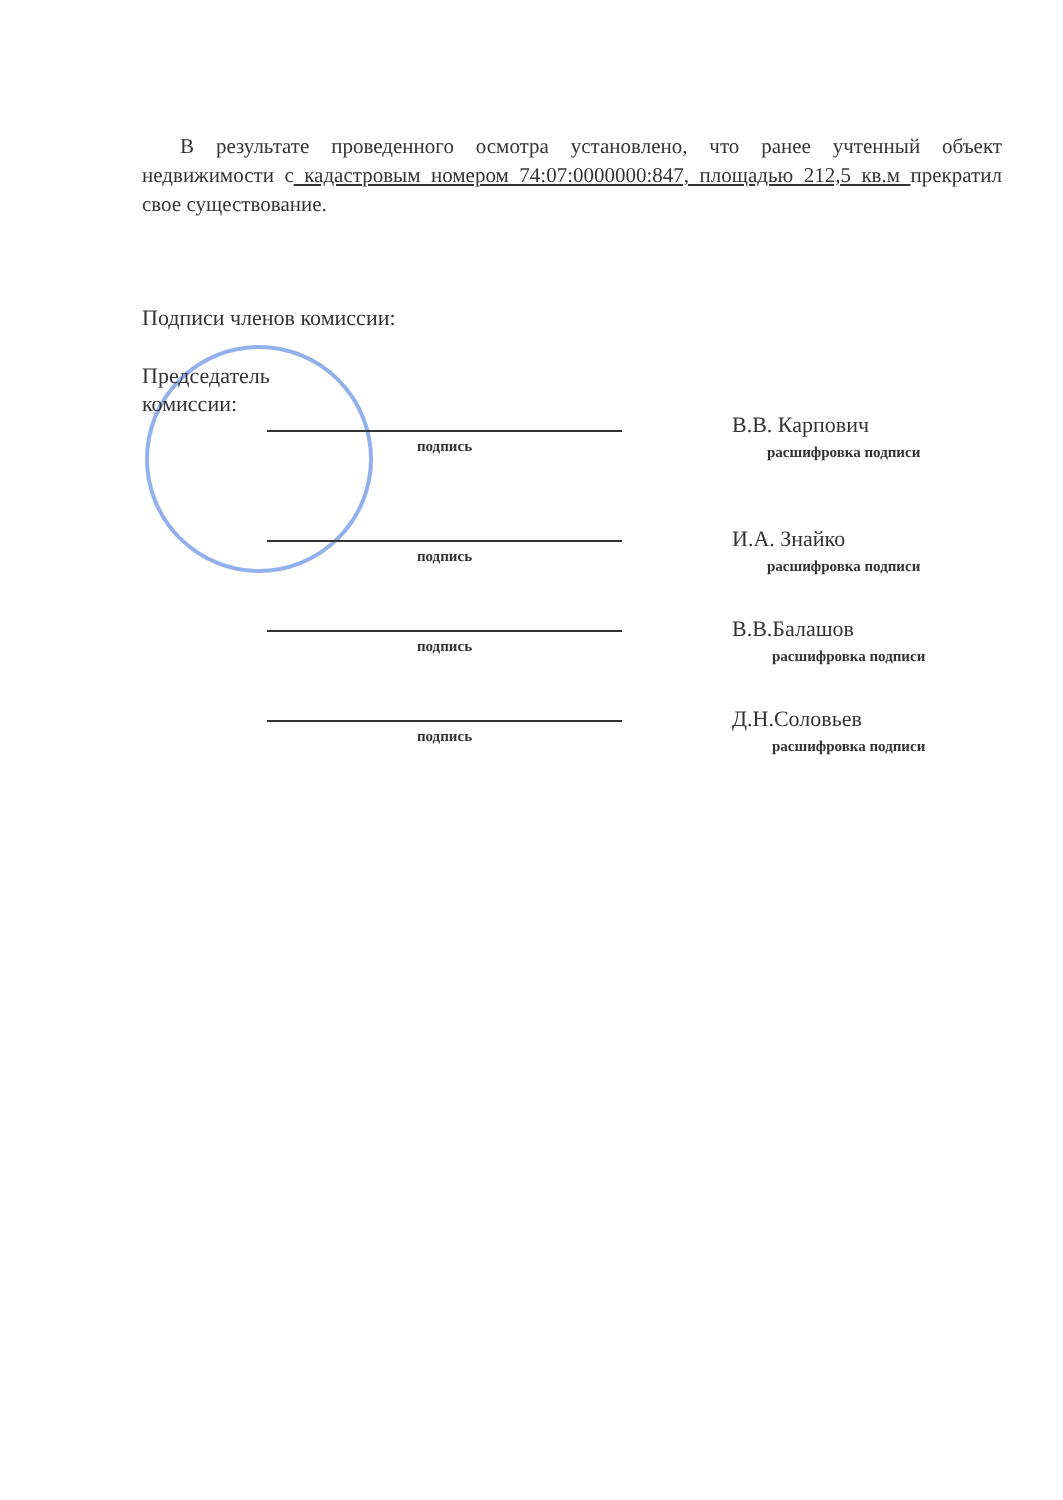В результате проведенного осмотра установлено, что ранее учтенный объект недвижимости с кадастровым номером 74:07:0000000:847, площадью 212,5 кв.м прекратил свое существование.
Подписи членов комиссии:
Председатель комиссии:
подпись
В.В. Карпович
расшифровка подписи
подпись
И.А. Знайко
расшифровка подписи
подпись
В.В.Балашов
расшифровка подписи
подпись
Д.Н.Соловьев
расшифровка подписи